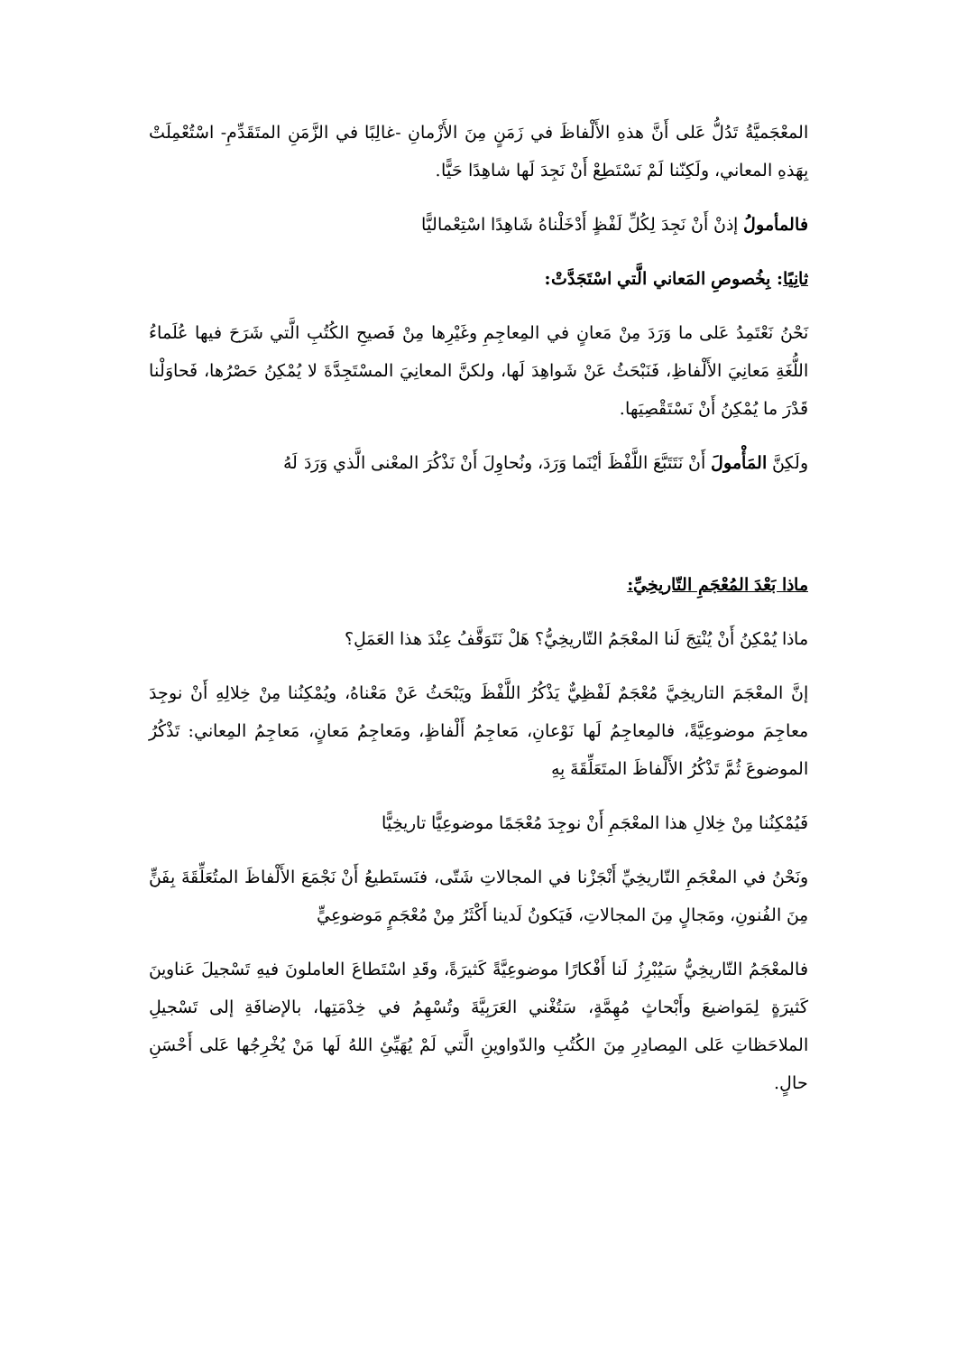المعْجَميَّةُ تَدُلُّ عَلى أَنَّ هذهِ الأَلْفاظَ في زَمَنٍ مِنَ الأَزْمانِ -غالِبًا في الزَّمَنِ المتَقَدِّمِ- اسْتُعْمِلَتْ بِهَذهِ المعاني، ولَكِنّنا لَمْ نَسْتَطِعْ أَنْ نَجِدَ لَها شاهِدًا حَيًّا.
فالمأمولُ إذنْ أَنْ نَجِدَ لِكُلِّ لَفْظٍ أَدْخَلْناهُ شَاهِدًا اسْتِعْماليًّا
ثانِيًا: بِخُصوصِ المَعاني الَّتي اسْتَجَدَّتْ:
نَحْنُ نَعْتَمِدُ عَلى ما وَرَدَ مِنْ مَعانٍ في المِعاجِمِ وغَيْرِها مِنْ فَصيحِ الكُتُبِ الَّتي شَرَحَ فيها عُلَماءُ اللُّغَةِ مَعانِيَ الأَلْفاظِ، فَنَبْحَثُ عَنْ شَواهِدَ لَها، ولكنَّ المعانِيَ المسْتَجِدَّةَ لا يُمْكِنُ حَصْرُها، فَحاوَلْنا قَدْرَ ما يُمْكِنُ أَنْ نَسْتَقْصِيَها.
ولَكِنَّ المَأْمولَ أَنْ نَتَتَبَّعَ اللَّفْظَ أيْنَما وَرَدَ، ونُحاوِلَ أَنْ نَذْكُرَ المعْنى الَّذي وَرَدَ لَهُ
ماذا بَعْدَ المُعْجَمِ التّاريخِيِّ:
ماذا يُمْكِنُ أَنْ يُنْتِجَ لَنا المعْجَمُ التّاريخِيُّ؟ هَلْ نَتَوَقَّفُ عِنْدَ هذا العَمَلِ؟
إنَّ المعْجَمَ التاريخِيَّ مُعْجَمٌ لَفْظِيٌّ يَذْكُرُ اللَّفْظَ ويَبْحَثُ عَنْ مَعْناهُ، ويُمْكِنُنا مِنْ خِلالِهِ أَنْ نوجِدَ معاجِمَ موضوعِيَّةً، فالمِعاجِمُ لَها نَوْعانِ، مَعاجِمُ أَلْفاظٍ، ومَعاجِمُ مَعانٍ، مَعاجِمُ المِعاني: تَذْكُرُ الموضوعَ ثُمَّ تَذْكُرُ الأَلْفاظَ المتَعَلِّقَةَ بِهِ
فَيُمْكِنُنا مِنْ خِلالِ هذا المعْجَمِ أَنْ نوجِدَ مُعْجَمًا موضوعِيًّا تاريخِيًّا
ونَحْنُ في المعْجَمِ التّاريخِيِّ أَنْجَزْنا في المجالاتِ شَتّى، فنَستَطيعُ أَنْ نَجْمَعَ الأَلْفاظَ المتُعَلِّقَةَ بِفَنٍّ مِنَ الفُنونِ، ومَجالٍ مِنَ المجالاتِ، فَيَكونُ لَدينا أَكْثَرُ مِنْ مُعْجَمٍ مَوضوعِيٍّ
فالمعْجَمُ التّاريخِيُّ سَيُبْرِزُ لَنا أَفْكارًا موضوعِيَّةً كَثيرَةً، وقَدِ اسْتَطاعَ العاملونَ فيهِ تَسْجيلَ عَناوينَ كَثيرَةٍ لِمَواضيعَ وأَبْحاثٍ مُهِمَّةٍ، سَتُغْني العَرَبِيَّةَ وتُسْهِمُ في خِدْمَتِها، بالإضافَةِ إلى تَسْجيلِ الملاحَظاتِ عَلى المِصادِرِ مِنَ الكُتُبِ والدّواوينِ الَّتي لَمْ يُهَيِّئِ اللهُ لَها مَنْ يُخْرِجُها عَلى أَحْسَنِ حالٍ.